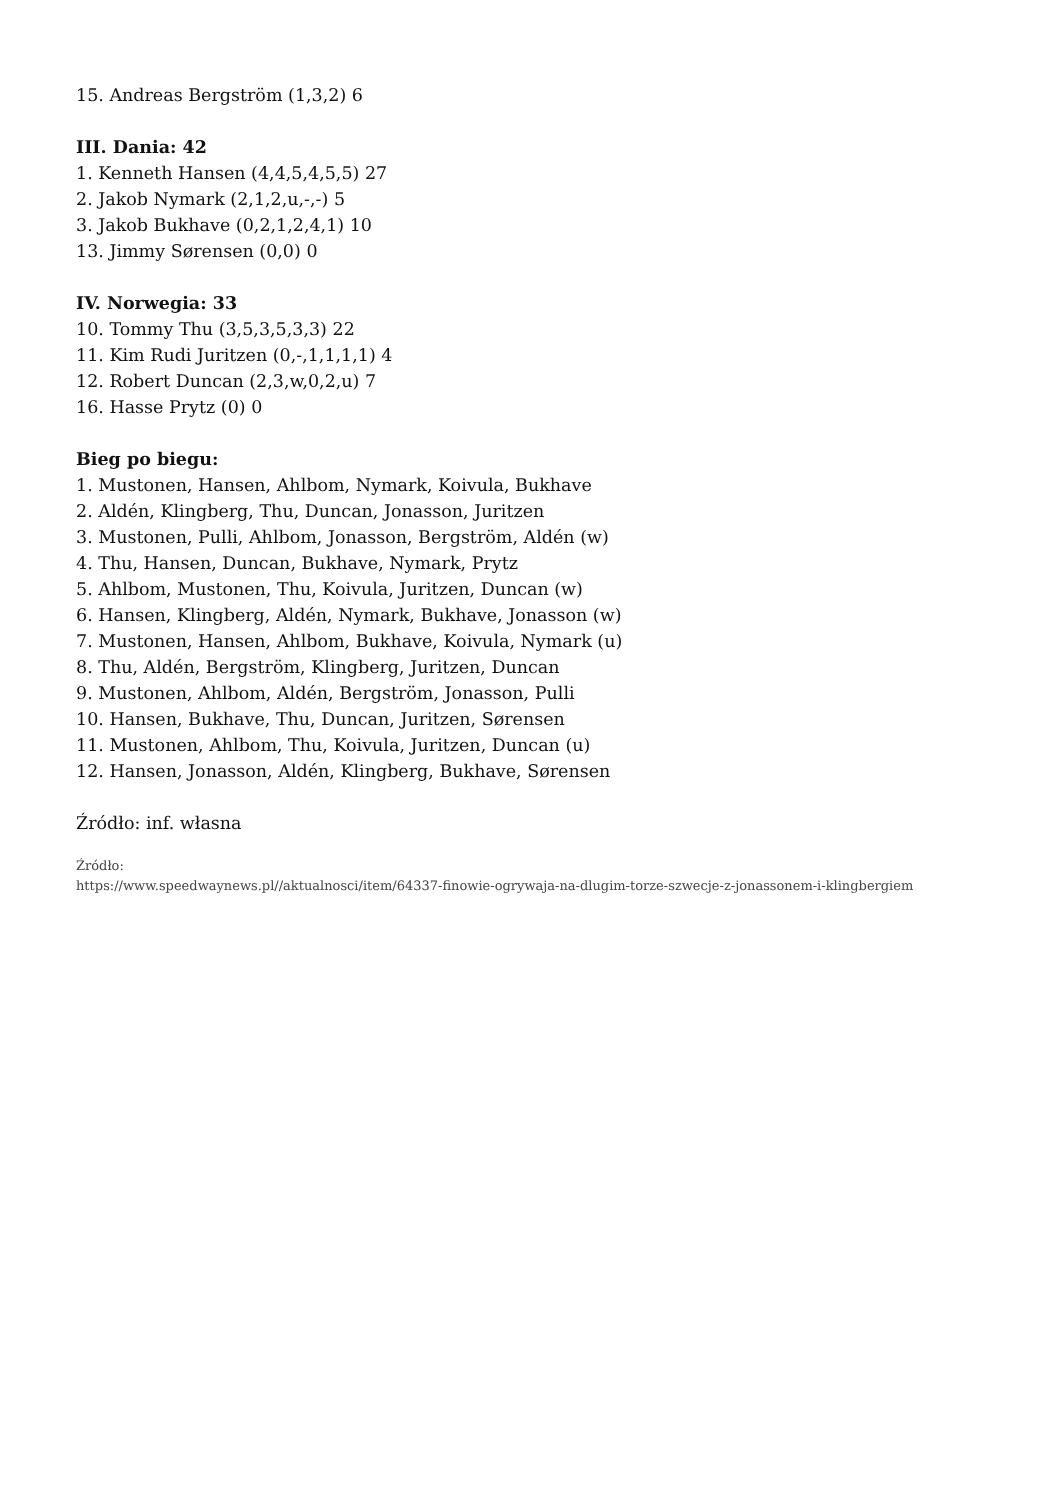15. Andreas Bergström (1,3,2) 6
III. Dania: 42
1. Kenneth Hansen (4,4,5,4,5,5) 27
2. Jakob Nymark (2,1,2,u,-,-) 5
3. Jakob Bukhave (0,2,1,2,4,1) 10
13. Jimmy Sørensen (0,0) 0
IV. Norwegia: 33
10. Tommy Thu (3,5,3,5,3,3) 22
11. Kim Rudi Juritzen (0,-,1,1,1,1) 4
12. Robert Duncan (2,3,w,0,2,u) 7
16. Hasse Prytz (0) 0
Bieg po biegu:
1. Mustonen, Hansen, Ahlbom, Nymark, Koivula, Bukhave
2. Aldén, Klingberg, Thu, Duncan, Jonasson, Juritzen
3. Mustonen, Pulli, Ahlbom, Jonasson, Bergström, Aldén (w)
4. Thu, Hansen, Duncan, Bukhave, Nymark, Prytz
5. Ahlbom, Mustonen, Thu, Koivula, Juritzen, Duncan (w)
6. Hansen, Klingberg, Aldén, Nymark, Bukhave, Jonasson (w)
7. Mustonen, Hansen, Ahlbom, Bukhave, Koivula, Nymark (u)
8. Thu, Aldén, Bergström, Klingberg, Juritzen, Duncan
9. Mustonen, Ahlbom, Aldén, Bergström, Jonasson, Pulli
10. Hansen, Bukhave, Thu, Duncan, Juritzen, Sørensen
11. Mustonen, Ahlbom, Thu, Koivula, Juritzen, Duncan (u)
12. Hansen, Jonasson, Aldén, Klingberg, Bukhave, Sørensen
Źródło: inf. własna
Źródło:
https://www.speedwaynews.pl//aktualnosci/item/64337-finowie-ogrywaja-na-dlugim-torze-szwecje-z-jonassonem-i-klingbergiem